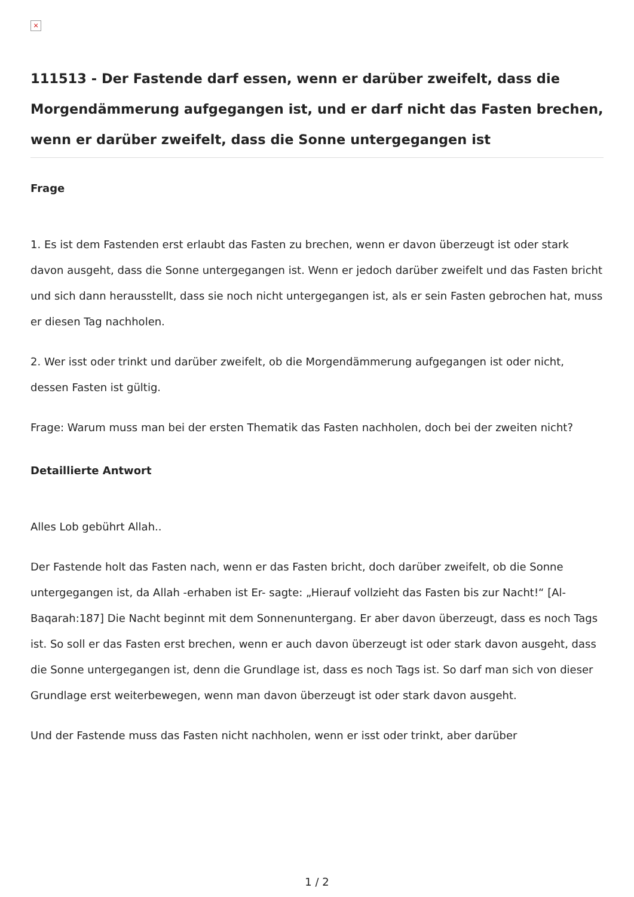×
111513 - Der Fastende darf essen, wenn er darüber zweifelt, dass die Morgendämmerung aufgegangen ist, und er darf nicht das Fasten brechen, wenn er darüber zweifelt, dass die Sonne untergegangen ist
Frage
1. Es ist dem Fastenden erst erlaubt das Fasten zu brechen, wenn er davon überzeugt ist oder stark davon ausgeht, dass die Sonne untergegangen ist. Wenn er jedoch darüber zweifelt und das Fasten bricht und sich dann herausstellt, dass sie noch nicht untergegangen ist, als er sein Fasten gebrochen hat, muss er diesen Tag nachholen.
2. Wer isst oder trinkt und darüber zweifelt, ob die Morgendämmerung aufgegangen ist oder nicht, dessen Fasten ist gültig.
Frage: Warum muss man bei der ersten Thematik das Fasten nachholen, doch bei der zweiten nicht?
Detaillierte Antwort
Alles Lob gebührt Allah..
Der Fastende holt das Fasten nach, wenn er das Fasten bricht, doch darüber zweifelt, ob die Sonne untergegangen ist, da Allah -erhaben ist Er- sagte: „Hierauf vollzieht das Fasten bis zur Nacht!“ [Al-Baqarah:187] Die Nacht beginnt mit dem Sonnenuntergang. Er aber davon überzeugt, dass es noch Tags ist. So soll er das Fasten erst brechen, wenn er auch davon überzeugt ist oder stark davon ausgeht, dass die Sonne untergegangen ist, denn die Grundlage ist, dass es noch Tags ist. So darf man sich von dieser Grundlage erst weiterbewegen, wenn man davon überzeugt ist oder stark davon ausgeht.
Und der Fastende muss das Fasten nicht nachholen, wenn er isst oder trinkt, aber darüber
1 / 2